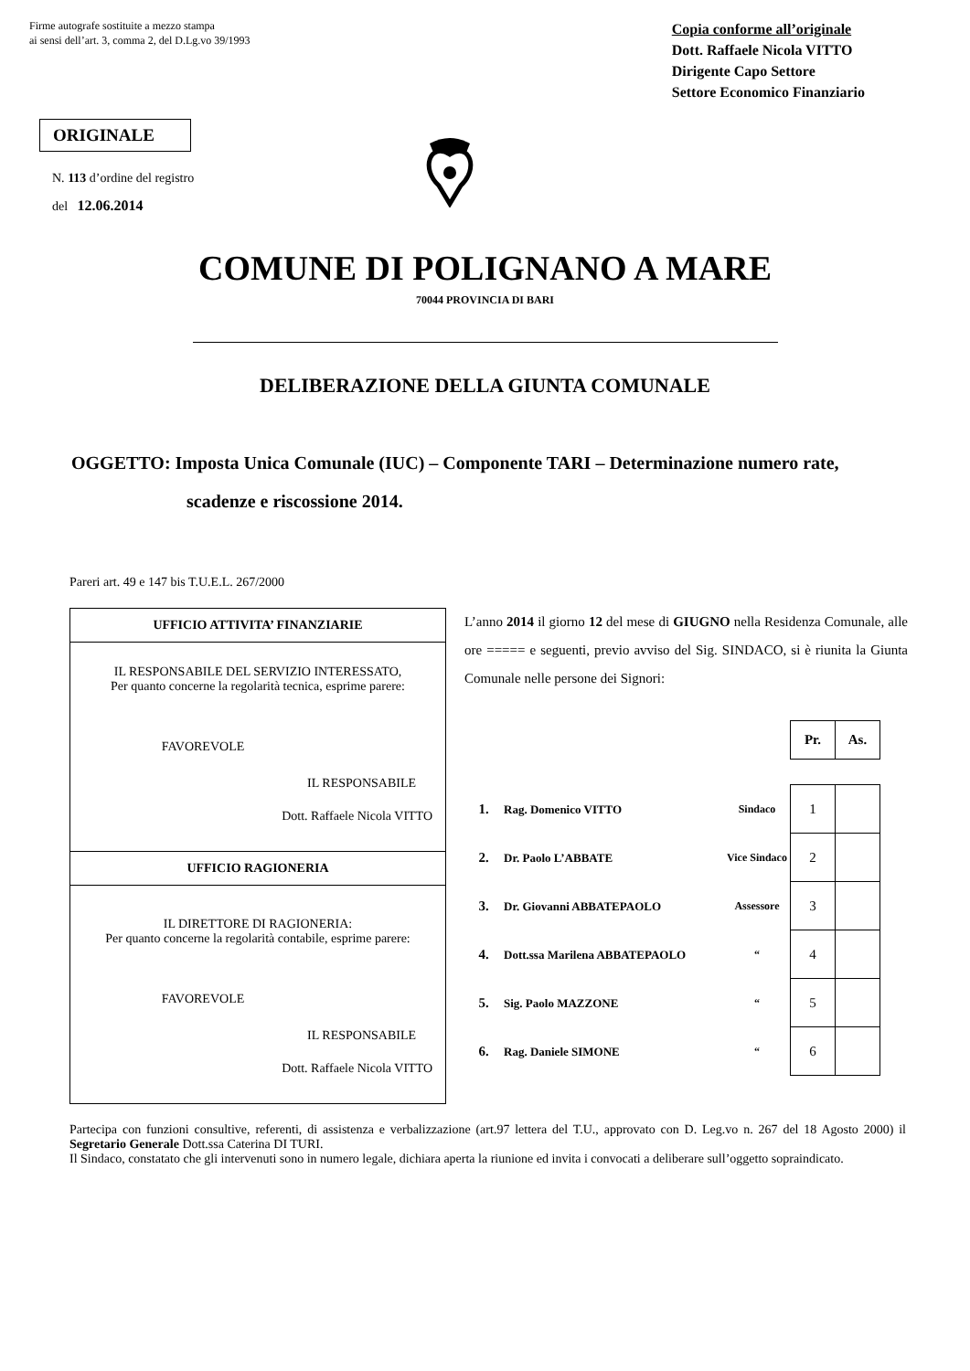Firme autografe sostituite a mezzo stampa
ai sensi dell’art. 3, comma 2, del D.Lg.vo 39/1993
Copia conforme all’originale
Dott. Raffaele Nicola VITTO
Dirigente Capo Settore
Settore Economico Finanziario
ORIGINALE
N. 113 d’ordine del registro
del 12.06.2014
COMUNE DI POLIGNANO A MARE
70044 PROVINCIA DI BARI
DELIBERAZIONE DELLA GIUNTA COMUNALE
OGGETTO: Imposta Unica Comunale (IUC) – Componente TARI – Determinazione numero rate,
scadenze e riscossione 2014.
Pareri art. 49 e 147 bis T.U.E.L. 267/2000
UFFICIO ATTIVITA’ FINANZIARIE
IL RESPONSABILE DEL SERVIZIO INTERESSATO,
Per quanto concerne la regolarità tecnica, esprime parere:
FAVOREVOLE
IL RESPONSABILE
Dott. Raffaele Nicola VITTO
UFFICIO RAGIONERIA
IL DIRETTORE DI RAGIONERIA:
Per quanto concerne la regolarità contabile, esprime parere:
FAVOREVOLE
IL RESPONSABILE
Dott. Raffaele Nicola VITTO
L’anno 2014 il giorno 12 del mese di GIUGNO nella Residenza Comunale, alle ore ===== e seguenti, previo avviso del Sig. SINDACO, si è riunita la Giunta Comunale nelle persone dei Signori:
| | | | Pr. | As. |
| 1. | Rag. Domenico VITTO | Sindaco | 1 | |
| 2. | Dr. Paolo L’ABBATE | Vice Sindaco | 2 | |
| 3. | Dr. Giovanni ABBATEPAOLO | Assessore | 3 | |
| 4. | Dott.ssa Marilena ABBATEPAOLO | “ | 4 | |
| 5. | Sig. Paolo MAZZONE | “ | 5 | |
| 6. | Rag. Daniele SIMONE | “ | 6 | |
Partecipa con funzioni consultive, referenti, di assistenza e verbalizzazione (art.97 lettera del T.U., approvato con D. Leg.vo n. 267 del 18 Agosto 2000) il Segretario Generale Dott.ssa Caterina DI TURI.
Il Sindaco, constatato che gli intervenuti sono in numero legale, dichiara aperta la riunione ed invita i convocati a deliberare sull’oggetto sopraindicato.